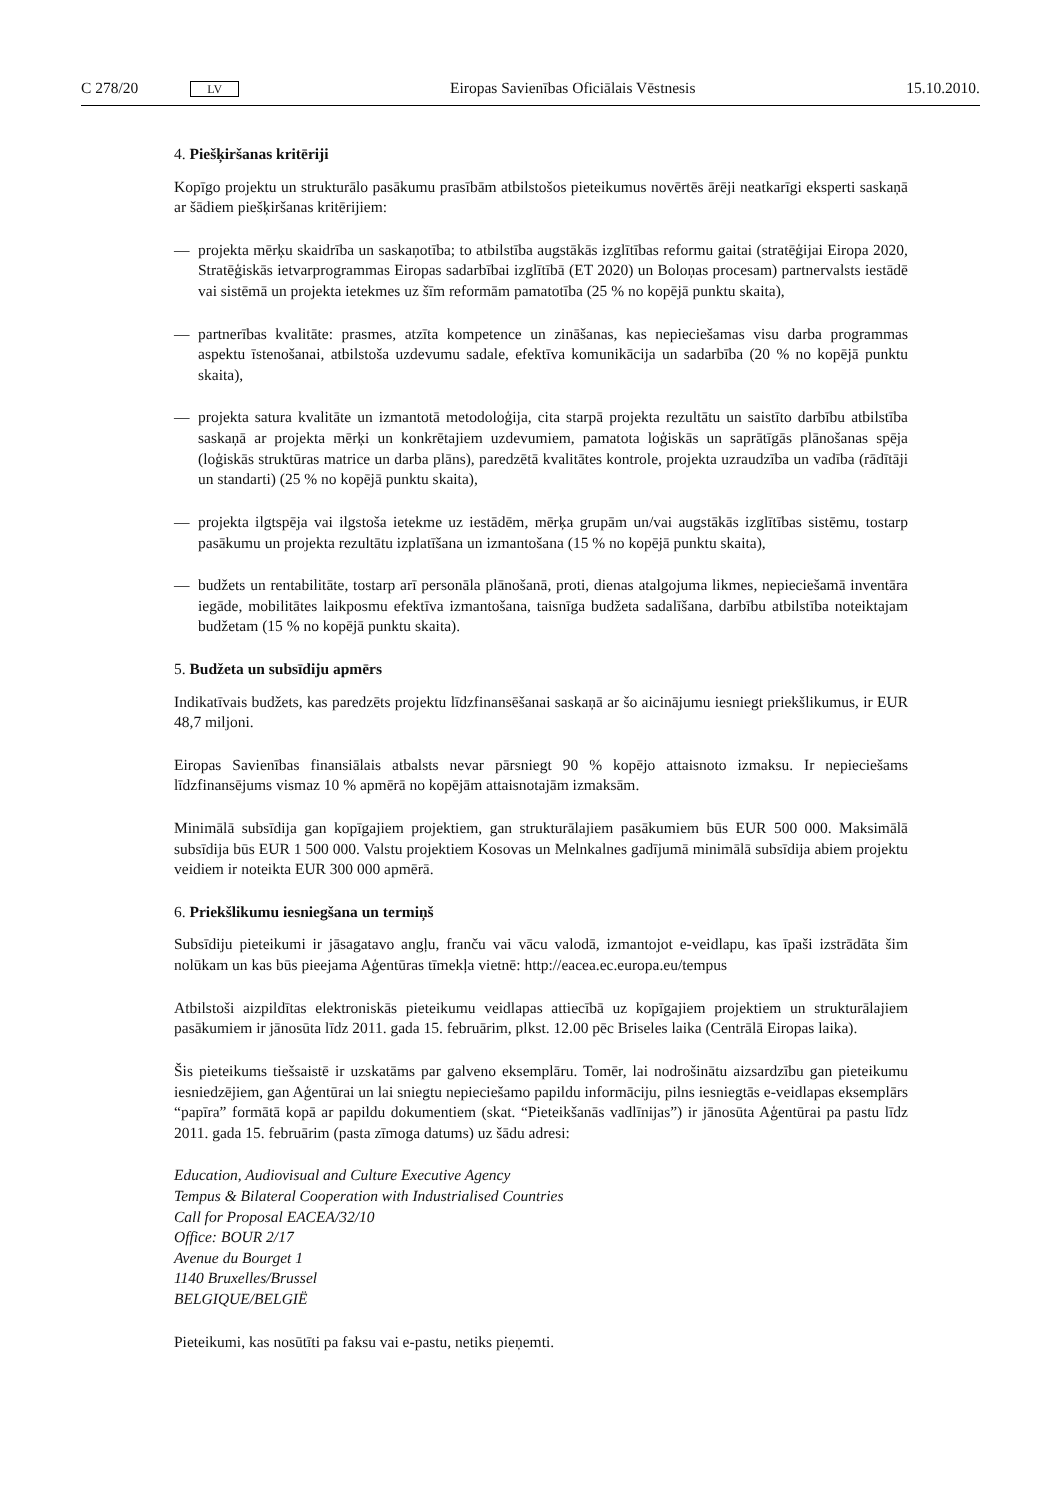C 278/20 LV Eiropas Savienības Oficiālais Vēstnesis 15.10.2010.
4. Piešķiršanas kritēriji
Kopīgo projektu un strukturālo pasākumu prasībām atbilstošos pieteikumus novērtēs ārēji neatkarīgi eksperti saskaņā ar šādiem piešķiršanas kritērijiem:
— projekta mērķu skaidrība un saskaņotība; to atbilstība augstākās izglītības reformu gaitai (stratēģijai Eiropa 2020, Stratēģiskās ietvarprogrammas Eiropas sadarbībai izglītībā (ET 2020) un Boloņas procesam) partnervalsts iestādē vai sistēmā un projekta ietekmes uz šīm reformām pamatotība (25 % no kopējā punktu skaita),
— partnerības kvalitāte: prasmes, atzīta kompetence un zināšanas, kas nepieciešamas visu darba programmas aspektu īstenošanai, atbilstoša uzdevumu sadale, efektīva komunikācija un sadarbība (20 % no kopējā punktu skaita),
— projekta satura kvalitāte un izmantotā metodoloģija, cita starpā projekta rezultātu un saistīto darbību atbilstība saskaņā ar projekta mērķi un konkrētajiem uzdevumiem, pamatota loģiskās un saprātīgās plānošanas spēja (loģiskās struktūras matrice un darba plāns), paredzētā kvalitātes kontrole, projekta uzraudzība un vadība (rādītāji un standarti) (25 % no kopējā punktu skaita),
— projekta ilgtspēja vai ilgstoša ietekme uz iestādēm, mērķa grupām un/vai augstākās izglītības sistēmu, tostarp pasākumu un projekta rezultātu izplatīšana un izmantošana (15 % no kopējā punktu skaita),
— budžets un rentabilitāte, tostarp arī personāla plānošanā, proti, dienas atalgojuma likmes, nepieciešamā inventāra iegāde, mobilitātes laikposmu efektīva izmantošana, taisnīga budžeta sadalīšana, darbību atbilstība noteiktajam budžetam (15 % no kopējā punktu skaita).
5. Budžeta un subsīdiju apmērs
Indikatīvais budžets, kas paredzēts projektu līdzfinansēšanai saskaņā ar šo aicinājumu iesniegt priekšlikumus, ir EUR 48,7 miljoni.
Eiropas Savienības finansiālais atbalsts nevar pārsniegt 90 % kopējo attaisnoto izmaksu. Ir nepieciešams līdzfinansējums vismaz 10 % apmērā no kopējām attaisnotajām izmaksām.
Minimālā subsīdija gan kopīgajiem projektiem, gan strukturālajiem pasākumiem būs EUR 500 000. Maksimālā subsīdija būs EUR 1 500 000. Valstu projektiem Kosovas un Melnkalnes gadījumā minimālā subsīdija abiem projektu veidiem ir noteikta EUR 300 000 apmērā.
6. Priekšlikumu iesniegšana un termiņš
Subsīdiju pieteikumi ir jāsagatavo angļu, franču vai vācu valodā, izmantojot e-veidlapu, kas īpaši izstrādāta šim nolūkam un kas būs pieejama Aģentūras tīmekļa vietnē: http://eacea.ec.europa.eu/tempus
Atbilstoši aizpildītas elektroniskās pieteikumu veidlapas attiecībā uz kopīgajiem projektiem un strukturālajiem pasākumiem ir jānosūta līdz 2011. gada 15. februārim, plkst. 12.00 pēc Briseles laika (Centrālā Eiropas laika).
Šis pieteikums tiešsaistē ir uzskatāms par galveno eksemplāru. Tomēr, lai nodrošinātu aizsardzību gan pieteikumu iesniedzējiem, gan Aģentūrai un lai sniegtu nepieciešamo papildu informāciju, pilns iesniegtās e-veidlapas eksemplārs “papīra” formātā kopā ar papildu dokumentiem (skat. “Pieteikšanās vadlīnijas”) ir jānosūta Aģentūrai pa pastu līdz 2011. gada 15. februārim (pasta zīmoga datums) uz šādu adresi:
Education, Audiovisual and Culture Executive Agency
Tempus & Bilateral Cooperation with Industrialised Countries
Call for Proposal EACEA/32/10
Office: BOUR 2/17
Avenue du Bourget 1
1140 Bruxelles/Brussel
BELGIQUE/BELGIË
Pieteikumi, kas nosūtīti pa faksu vai e-pastu, netiks pieņemti.